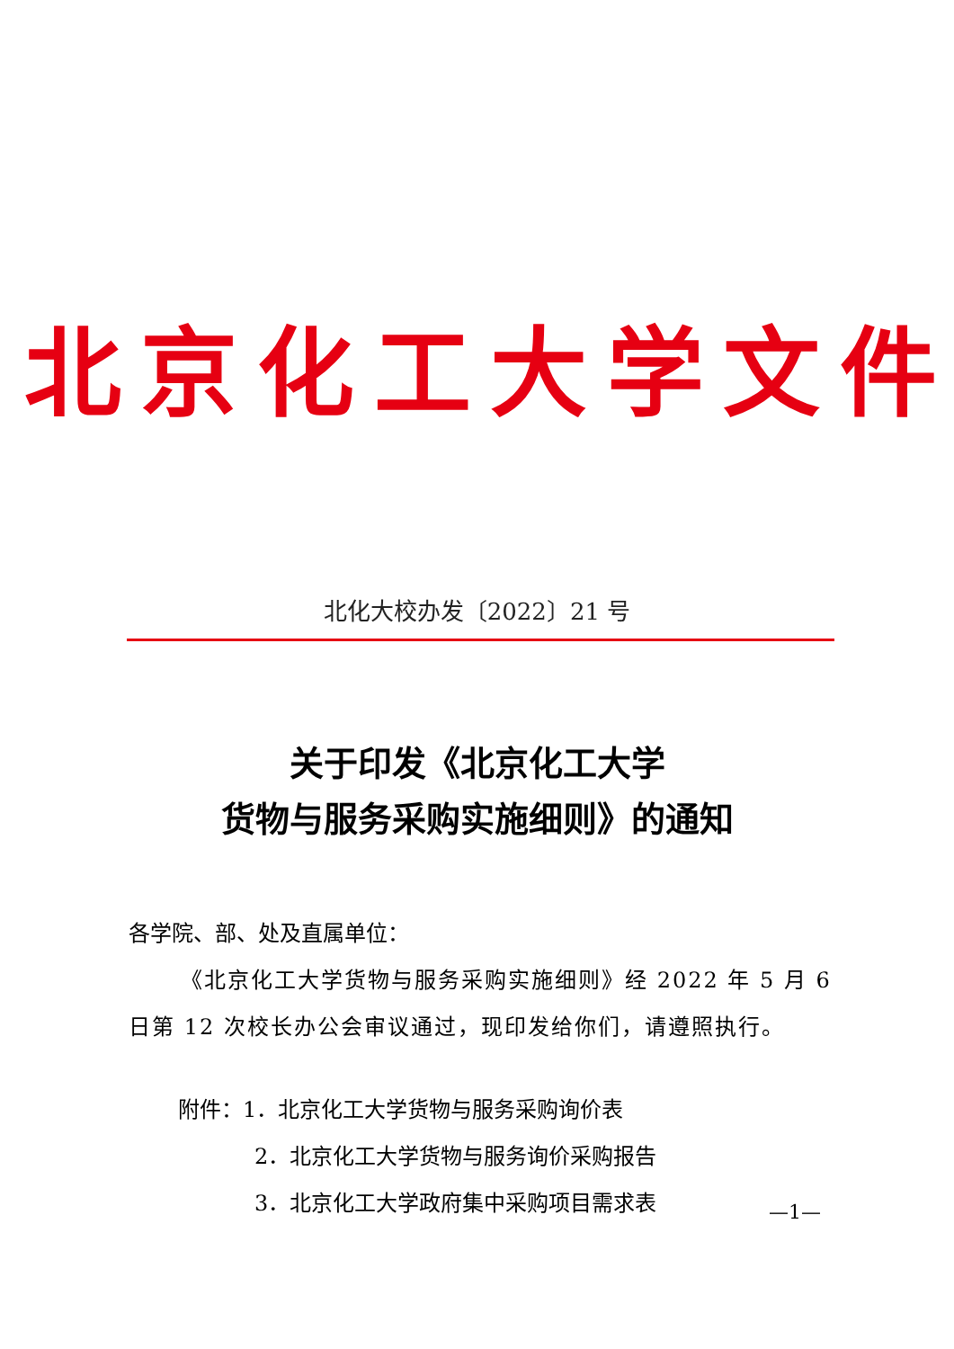北 京 化 工 大 学 文 件
北化大校办发〔2022〕21 号
关于印发《北京化工大学
货物与服务采购实施细则》的通知
各学院、部、处及直属单位：
《北京化工大学货物与服务采购实施细则》经 2022 年 5 月 6 日第 12 次校长办公会审议通过，现印发给你们，请遵照执行。
附件：1．北京化工大学货物与服务采购询价表
2．北京化工大学货物与服务询价采购报告
3．北京化工大学政府集中采购项目需求表
—1—